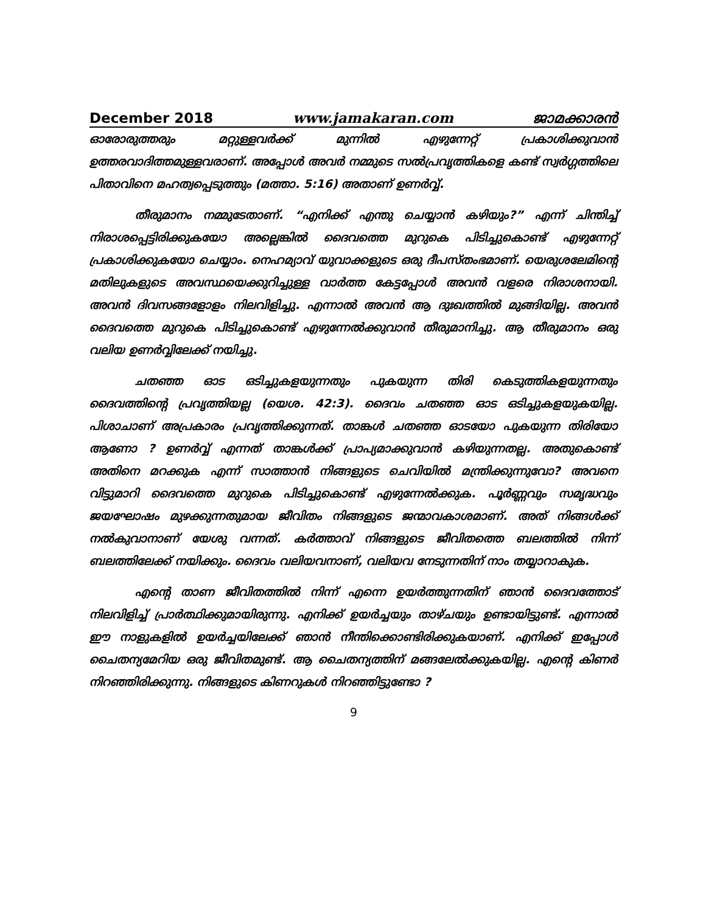December 2018 www.jamakaran.com ജാമക്കാരൻ
ഓരോരുത്തരും മറ്റുള്ളവർക്ക് മുന്നിൽ എഴുന്നേറ്റ് പ്രകാശിക്കുവാൻ ഉത്തരവാദിത്തമുള്ളവരാണ്. അപ്പോൾ അവർ നമ്മുടെ സൽപ്രവൃത്തികളെ കണ്ട് സ്വർഗ്ഗത്തിലെ പിതാവിനെ മഹത്വപ്പെടുത്തും (മത്താ. 5:16) അതാണ് ഉണർവ്വ്.
തീരുമാനം നമ്മുടേതാണ്. “എനിക്ക് എന്തു ചെയ്യാൻ കഴിയും?” എന്ന് ചിന്തിച്ച് നിരാശപ്പെട്ടിരിക്കുകയോ അല്ലെങ്കിൽ ദൈവത്തെ മുറുകെ പിടിച്ചുകൊണ്ട് എഴുന്നേറ്റ് പ്രകാശിക്കുകയോ ചെയ്യാം. നെഹമ്യാവ് യുവാക്കളുടെ ഒരു ദീപസ്തംഭമാണ്. യെരുശലേമിന്റെ മതിലുകളുടെ അവസ്ഥയെക്കുറിച്ചുള്ള വാർത്ത കേട്ടപ്പോൾ അവൻ വളരെ നിരാശനായി. അവൻ ദിവസങ്ങളോളം നിലവിളിച്ചു. എന്നാൽ അവൻ ആ ദുഃഖത്തിൽ മുങ്ങിയില്ല. അവൻ ദൈവത്തെ മുറുകെ പിടിച്ചുകൊണ്ട് എഴുന്നേൽക്കുവാൻ തീരുമാനിച്ചു. ആ തീരുമാനം ഒരു വലിയ ഉണർവ്വിലേക്ക് നയിച്ചു.
ചതഞ്ഞ ഓട ഒടിച്ചുകളയുന്നതും പുകയുന്ന തിരി കെടുത്തികളയുന്നതും ദൈവത്തിന്റെ പ്രവൃത്തിയല്ല (യെശ. 42:3). ദൈവം ചതഞ്ഞ ഓട ഒടിച്ചുകളയുകയില്ല. പിശാചാണ് അപ്രകാരം പ്രവൃത്തിക്കുന്നത്. താങ്കൾ ചതഞ്ഞ ഓടയോ പുകയുന്ന തിരിയോ ആണോ ? ഉണർവ്വ് എന്നത് താങ്കൾക്ക് പ്രാപ്യമാക്കുവാൻ കഴിയുന്നതല്ല. അതുകൊണ്ട് അതിനെ മറക്കുക എന്ന് സാത്താൻ നിങ്ങളുടെ ചെവിയിൽ മന്ത്രിക്കുന്നുവോ? അവനെ വിട്ടുമാറി ദൈവത്തെ മുറുകെ പിടിച്ചുകൊണ്ട് എഴുന്നേൽക്കുക. പൂർണ്ണവും സമൃദ്ധവും ജയഘോഷം മുഴക്കുന്നതുമായ ജീവിതം നിങ്ങളുടെ ജന്മാവകാശമാണ്. അത് നിങ്ങൾക്ക് നൽകുവാനാണ് യേശു വന്നത്. കർത്താവ് നിങ്ങളുടെ ജീവിതത്തെ ബലത്തിൽ നിന്ന് ബലത്തിലേക്ക് നയിക്കും. ദൈവം വലിയവനാണ്, വലിയവ നേടുന്നതിന് നാം തയ്യാറാകുക.
എന്റെ താണ ജീവിതത്തിൽ നിന്ന് എന്നെ ഉയർത്തുന്നതിന് ഞാൻ ദൈവത്തോട് നിലവിളിച്ച് പ്രാർത്ഥിക്കുമായിരുന്നു. എനിക്ക് ഉയർച്ചയും താഴ്ചയും ഉണ്ടായിട്ടുണ്ട്. എന്നാൽ ഈ നാളുകളിൽ ഉയർച്ചയിലേക്ക് ഞാൻ നീന്തിക്കൊണ്ടിരിക്കുകയാണ്. എനിക്ക് ഇപ്പോൾ ചൈതന്യമേറിയ ഒരു ജീവിതമുണ്ട്. ആ ചൈതന്യത്തിന് മങ്ങലേൽക്കുകയില്ല. എന്റെ കിണർ നിറഞ്ഞിരിക്കുന്നു. നിങ്ങളുടെ കിണറുകൾ നിറഞ്ഞിട്ടുണ്ടോ ?
9